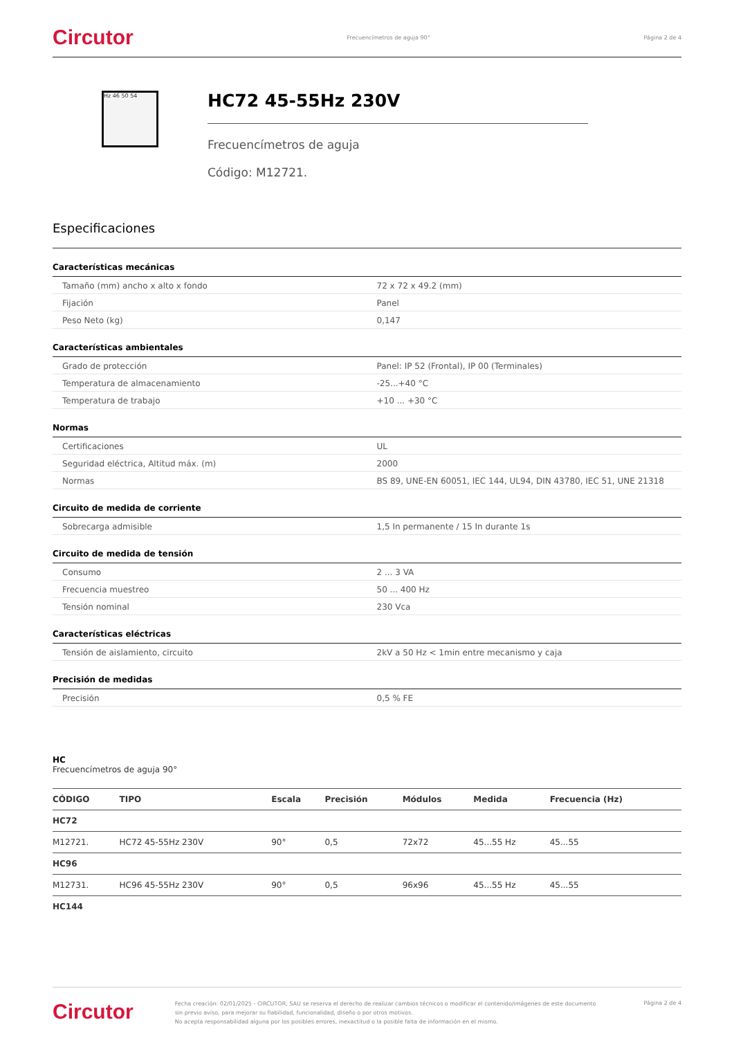Circutor Frecuencímetros de aguja 90° Página 2 de 4
Hz 46 50 54
HC72 45-55Hz 230V
Frecuencímetros de aguja
Código: M12721.
Especificaciones
Características mecánicas
| Tamaño (mm) ancho x alto x fondo | 72 x 72 x 49.2 (mm) |
| Fijación | Panel |
| Peso Neto (kg) | 0,147 |
Características ambientales
| Grado de protección | Panel: IP 52 (Frontal), IP 00 (Terminales) |
| Temperatura de almacenamiento | -25...+40 °C |
| Temperatura de trabajo | +10 ... +30 °C |
Normas
| Certificaciones | UL |
| Seguridad eléctrica, Altitud máx. (m) | 2000 |
| Normas | BS 89, UNE-EN 60051, IEC 144, UL94, DIN 43780, IEC 51, UNE 21318 |
Circuito de medida de corriente
| Sobrecarga admisible | 1,5 In permanente / 15 In durante 1s |
Circuito de medida de tensión
| Consumo | 2 ... 3 VA |
| Frecuencia muestreo | 50 ... 400 Hz |
| Tensión nominal | 230 Vca |
Características eléctricas
| Tensión de aislamiento, circuito | 2kV a 50 Hz < 1min entre mecanismo y caja |
Precisión de medidas
| Precisión | 0,5 % FE |
HC
Frecuencímetros de aguja 90°
| CÓDIGO | TIPO | Escala | Precisión | Módulos | Medida | Frecuencia (Hz) |
| --- | --- | --- | --- | --- | --- | --- |
| HC72 | | | | | | |
| M12721. | HC72 45-55Hz 230V | 90° | 0,5 | 72x72 | 45...55 Hz | 45...55 |
| HC96 | | | | | | |
| M12731. | HC96 45-55Hz 230V | 90° | 0,5 | 96x96 | 45...55 Hz | 45...55 |
| HC144 | | | | | | |
Circutor Fecha creación: 02/01/2025 - CIRCUTOR, SAU se reserva el derecho de realizar cambios técnicos o modificar el contenido/imágenes de este documento sin previo aviso, para mejorar su fiabilidad, funcionalidad, diseño o por otros motivos.
No acepta responsabilidad alguna por los posibles errores, inexactitud o la posible falta de información en el mismo. Página 2 de 4